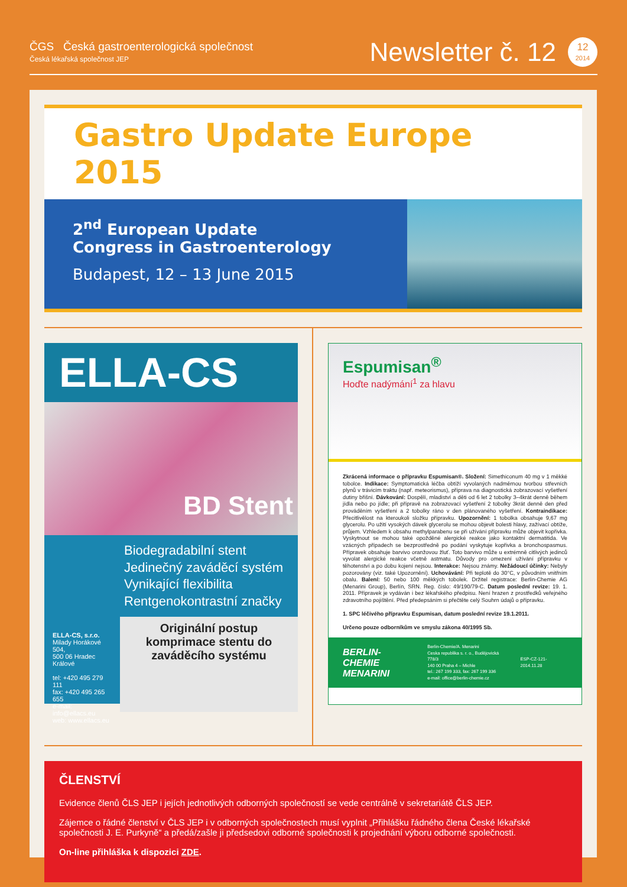ČGS Česká gastroenterologická společnost
Česká lékařská společnost JEP
Newsletter č. 12
12
2014
Gastro Update Europe 2015
2<sup>nd</sup> European Update
Congress in Gastroenterology
Budapest, 12 – 13 June 2015
ELLA-CS
BD Stent
Biodegradabilní stent
Jedinečný zaváděcí systém
Vynikající flexibilita
Rentgenokontrastní značky
ELLA-CS, s.r.o.
Milady Horákové 504,
500 06 Hradec Králové
tel: +420 495 279 111
fax: +420 495 265 655
e-mail: info@ellacs.eu
web: www.ellacs.eu
Originální postup komprimace stentu do zaváděcího systému
Espumisan<sup>®</sup>
Hoďte nadýmání<sup>1</sup> za hlavu
Zkrácená informace o přípravku Espumisan®. Složení: Simethiconum 40 mg v 1 měkké tobolce. Indikace: Symptomatická léčba obtíží vyvolaných nadměrnou tvorbou střevních plynů v trávicím traktu (např. meteorismus), příprava na diagnostická zobrazovací vyšetření dutiny břišní. Dávkování: Dospělí, mladiství a děti od 6 let 2 tobolky 3–4krát denně během jídla nebo po jídle; při přípravě na zobrazovací vyšetření 2 tobolky 3krát denně den před prováděním vyšetření a 2 tobolky ráno v den plánovaného vyšetření. Kontraindikace: Přecitlivělost na kteroukoli složku přípravku. Upozornění: 1 tobolka obsahuje 9,67 mg glycerolu. Po užití vysokých dávek glycerolu se mohou objevit bolesti hlavy, zažívací obtíže, průjem. Vzhledem k obsahu methylparabenu se při užívání přípravku může objevit kopřivka. Vyskytnout se mohou také opožděné alergické reakce jako kontaktní dermatitida. Ve vzácných případech se bezprostředně po podání vyskytuje kopřivka a bronchospasmus. Přípravek obsahuje barvivo oranžovou žluť. Toto barvivo může u extrémně citlivých jedinců vyvolat alergické reakce včetně astmatu. Důvody pro omezení užívání přípravku v těhotenství a po dobu kojení nejsou. Interakce: Nejsou známy. Nežádoucí účinky: Nebyly pozorovány (viz. také Upozornění). Uchovávání: Při teplotě do 30°C, v původním vnitřním obalu. Balení: 50 nebo 100 měkkých tobolek. Držitel registrace: Berlin-Chemie AG (Menarini Group), Berlín, SRN. Reg. číslo: 49/190/79-C. Datum poslední revize: 19. 1. 2011. Přípravek je vydáván i bez lékařského předpisu. Není hrazen z prostředků veřejného zdravotního pojištění. Před předepsáním si přečtěte celý Souhrn údajů o přípravku.
1. SPC léčivého přípravku Espumisan, datum poslední revize 19.1.2011.
Určeno pouze odborníkům ve smyslu zákona 40/1995 Sb.
BERLIN-CHEMIE
MENARINI Berlin-Chemie/A. Menarini
Ceska republika s. r. o., Budějovická 778/3
140 00 Praha 4 – Michle
tel.: 267 199 333, fax: 267 199 336
e-mail: office@berlin-chemie.cz ESP-CZ-121-2014.11.28
ČLENSTVÍ
Evidence členů ČLS JEP i jejích jednotlivých odborných společností se vede centrálně v sekretariátě ČLS JEP.
Zájemce o řádné členství v ČLS JEP i v odborných společnostech musí vyplnit „Přihlášku řádného člena České lékařské společnosti J. E. Purkyně“ a předá/zašle ji předsedovi odborné společnosti k projednání výboru odborné společnosti.
On-line přihláška k dispozici ZDE.